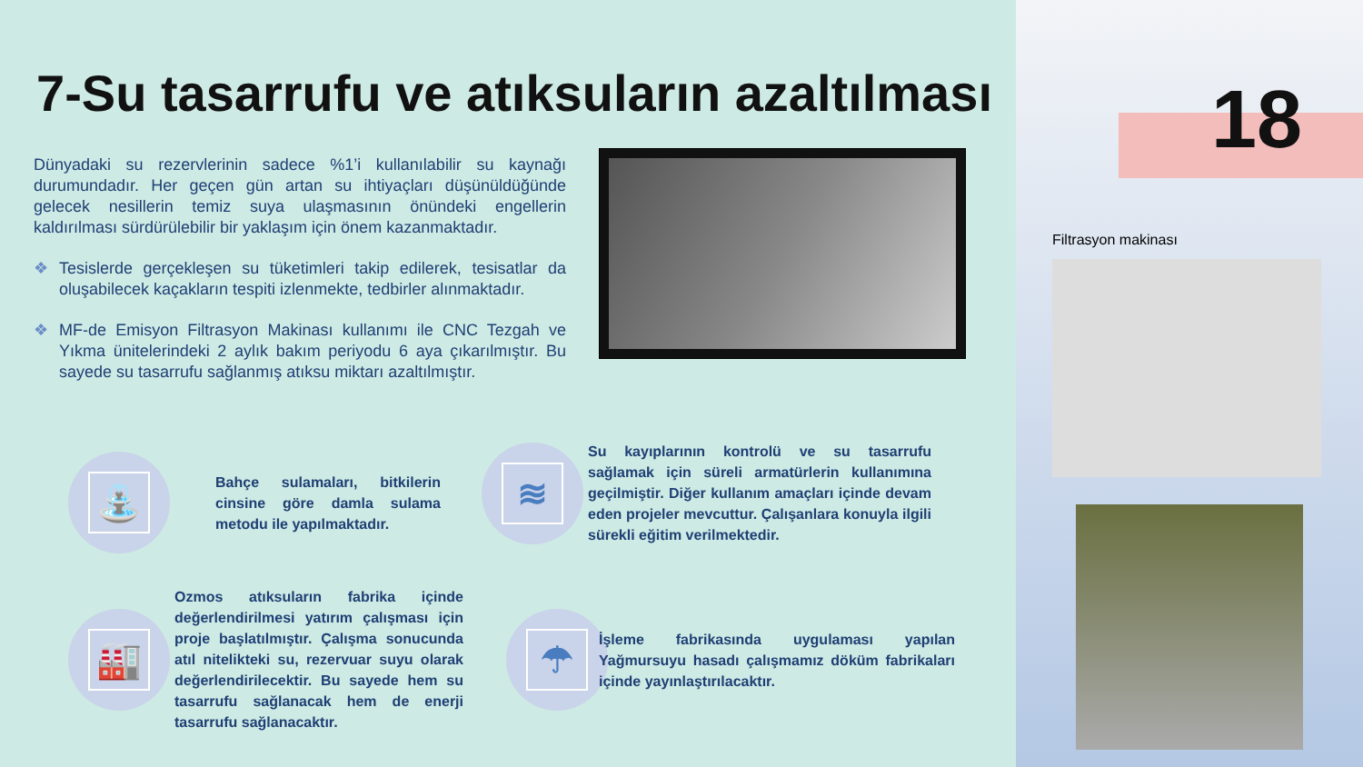7-Su tasarrufu ve atıksuların azaltılması
Dünyadaki su rezervlerinin sadece %1’i kullanılabilir su kaynağı durumundadır. Her geçen gün artan su ihtiyaçları düşünüldüğünde gelecek nesillerin temiz suya ulaşmasının önündeki engellerin kaldırılması sürdürülebilir bir yaklaşım için önem kazanmaktadır.
❖ Tesislerde gerçekleşen su tüketimleri takip edilerek, tesisatlar da oluşabilecek kaçakların tespiti izlenmekte, tedbirler alınmaktadır.
❖ MF-de Emisyon Filtrasyon Makinası kullanımı ile CNC Tezgah ve Yıkma ünitelerindeki 2 aylık bakım periyodu 6 aya çıkarılmıştır. Bu sayede su tasarrufu sağlanmış atıksu miktarı azaltılmıştır.
⛲
Bahçe sulamaları, bitkilerin cinsine göre damla sulama metodu ile yapılmaktadır.
≋
Su kayıplarının kontrolü ve su tasarrufu sağlamak için süreli armatürlerin kullanımına geçilmiştir. Diğer kullanım amaçları içinde devam eden projeler mevcuttur. Çalışanlara konuyla ilgili sürekli eğitim verilmektedir.
🏭
Ozmos atıksuların fabrika içinde değerlendirilmesi yatırım çalışması için proje başlatılmıştır. Çalışma sonucunda atıl nitelikteki su, rezervuar suyu olarak değerlendirilecektir. Bu sayede hem su tasarrufu sağlanacak hem de enerji tasarrufu sağlanacaktır.
☂
İşleme fabrikasında uygulaması yapılan Yağmursuyu hasadı çalışmamız döküm fabrikaları içinde yayınlaştırılacaktır.
18
Filtrasyon makinası